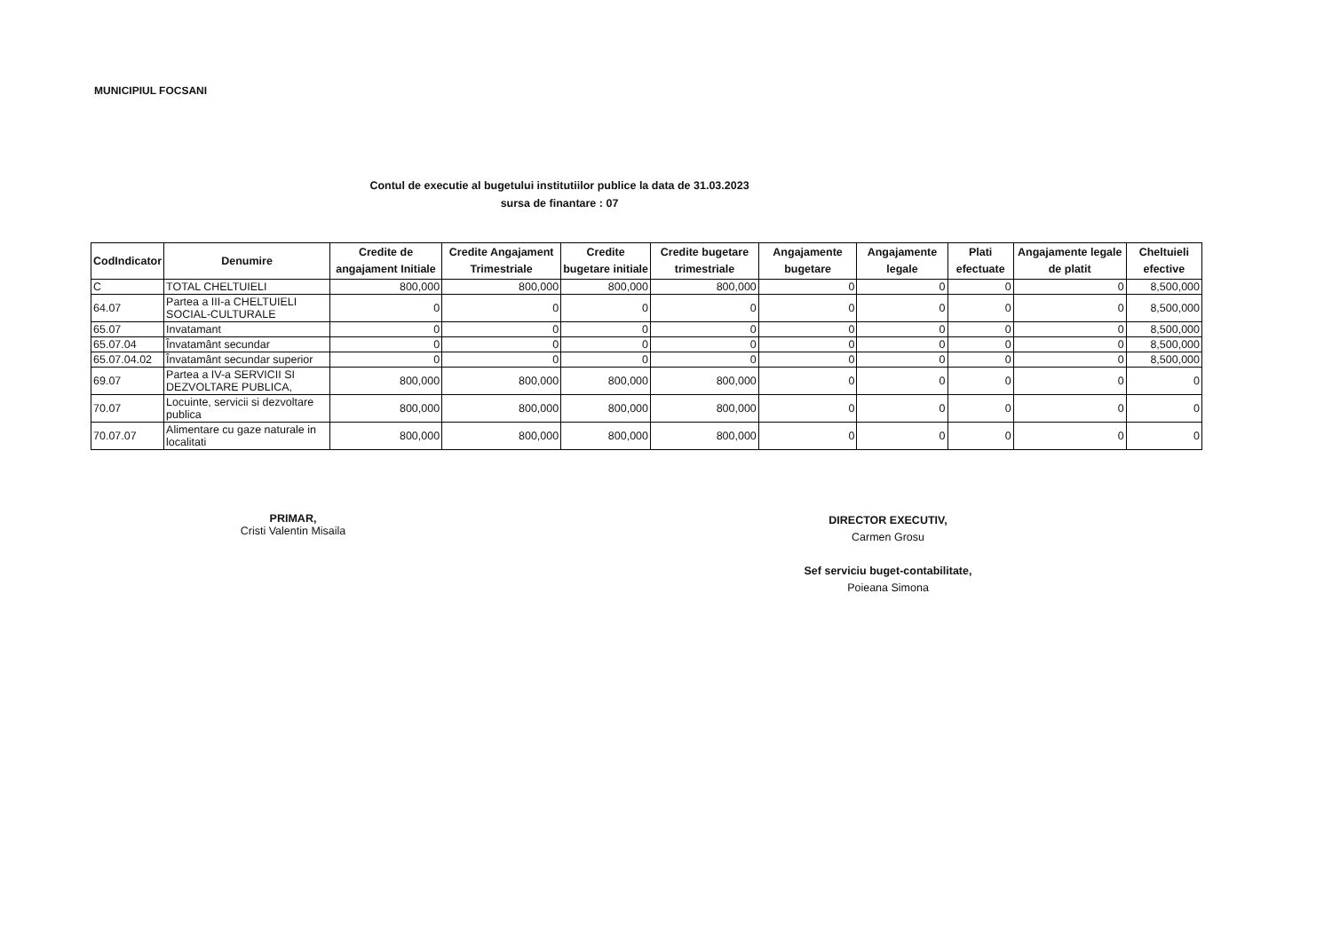MUNICIPIUL FOCSANI
Contul de executie al bugetului institutiilor publice la data de 31.03.2023
sursa de finantare : 07
| CodIndicator | Denumire | Credite de angajament Initiale | Credite Angajament Trimestriale | Credite bugetare initiale | Credite bugetare trimestriale | Angajamente bugetare | Angajamente legale | Plati efectuate | Angajamente legale de platit | Cheltuieli efective |
| --- | --- | --- | --- | --- | --- | --- | --- | --- | --- | --- |
| C | TOTAL CHELTUIELI | 800,000 | 800,000 | 800,000 | 800,000 | 0 | 0 | 0 | 0 | 8,500,000 |
| 64.07 | Partea a III-a CHELTUIELI SOCIAL-CULTURALE | 0 | 0 | 0 | 0 | 0 | 0 | 0 | 0 | 8,500,000 |
| 65.07 | Invatamant | 0 | 0 | 0 | 0 | 0 | 0 | 0 | 0 | 8,500,000 |
| 65.07.04 | Învatamânt secundar | 0 | 0 | 0 | 0 | 0 | 0 | 0 | 0 | 8,500,000 |
| 65.07.04.02 | Învatamânt secundar superior | 0 | 0 | 0 | 0 | 0 | 0 | 0 | 0 | 8,500,000 |
| 69.07 | Partea a IV-a SERVICII SI DEZVOLTARE PUBLICA, | 800,000 | 800,000 | 800,000 | 800,000 | 0 | 0 | 0 | 0 | 0 |
| 70.07 | Locuinte, servicii si dezvoltare publica | 800,000 | 800,000 | 800,000 | 800,000 | 0 | 0 | 0 | 0 | 0 |
| 70.07.07 | Alimentare cu gaze naturale in localitati | 800,000 | 800,000 | 800,000 | 800,000 | 0 | 0 | 0 | 0 | 0 |
PRIMAR,
Cristi Valentin Misaila
DIRECTOR EXECUTIV,
Carmen Grosu
Sef serviciu buget-contabilitate,
Poieana Simona